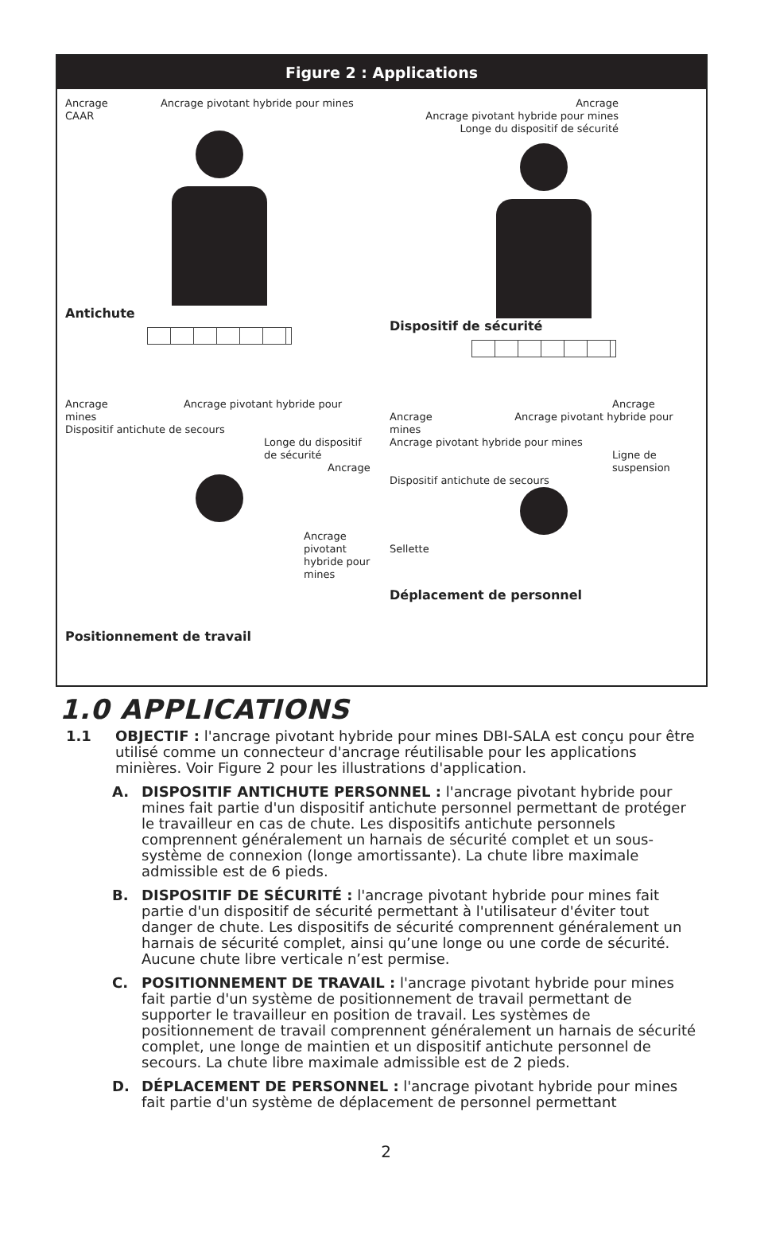Figure 2 : Applications
Ancrage Ancrage pivotant hybride pour mines
CAAR
Antichute
Ancrage
Ancrage pivotant hybride pour mines
Longe du dispositif de sécurité
Dispositif de sécurité
Ancrage Ancrage pivotant hybride pour mines
Dispositif antichute de secours
Longe du dispositif de sécurité
Ancrage
Ancrage pivotant hybride pour mines
Positionnement de travail
Ancrage
Ancrage Ancrage pivotant hybride pour mines
Ancrage pivotant hybride pour mines
Ligne de suspension
Dispositif antichute de secours
Sellette
Déplacement de personnel
1.0 APPLICATIONS
1.1 OBJECTIF : l'ancrage pivotant hybride pour mines DBI-SALA est conçu pour être utilisé comme un connecteur d'ancrage réutilisable pour les applications minières. Voir Figure 2 pour les illustrations d'application.
A. DISPOSITIF ANTICHUTE PERSONNEL : l'ancrage pivotant hybride pour mines fait partie d'un dispositif antichute personnel permettant de protéger le travailleur en cas de chute. Les dispositifs antichute personnels comprennent généralement un harnais de sécurité complet et un sous-système de connexion (longe amortissante). La chute libre maximale admissible est de 6 pieds.
B. DISPOSITIF DE SÉCURITÉ : l'ancrage pivotant hybride pour mines fait partie d'un dispositif de sécurité permettant à l'utilisateur d'éviter tout danger de chute. Les dispositifs de sécurité comprennent généralement un harnais de sécurité complet, ainsi qu’une longe ou une corde de sécurité. Aucune chute libre verticale n’est permise.
C. POSITIONNEMENT DE TRAVAIL : l'ancrage pivotant hybride pour mines fait partie d'un système de positionnement de travail permettant de supporter le travailleur en position de travail. Les systèmes de positionnement de travail comprennent généralement un harnais de sécurité complet, une longe de maintien et un dispositif antichute personnel de secours. La chute libre maximale admissible est de 2 pieds.
D. DÉPLACEMENT DE PERSONNEL : l'ancrage pivotant hybride pour mines fait partie d'un système de déplacement de personnel permettant
2